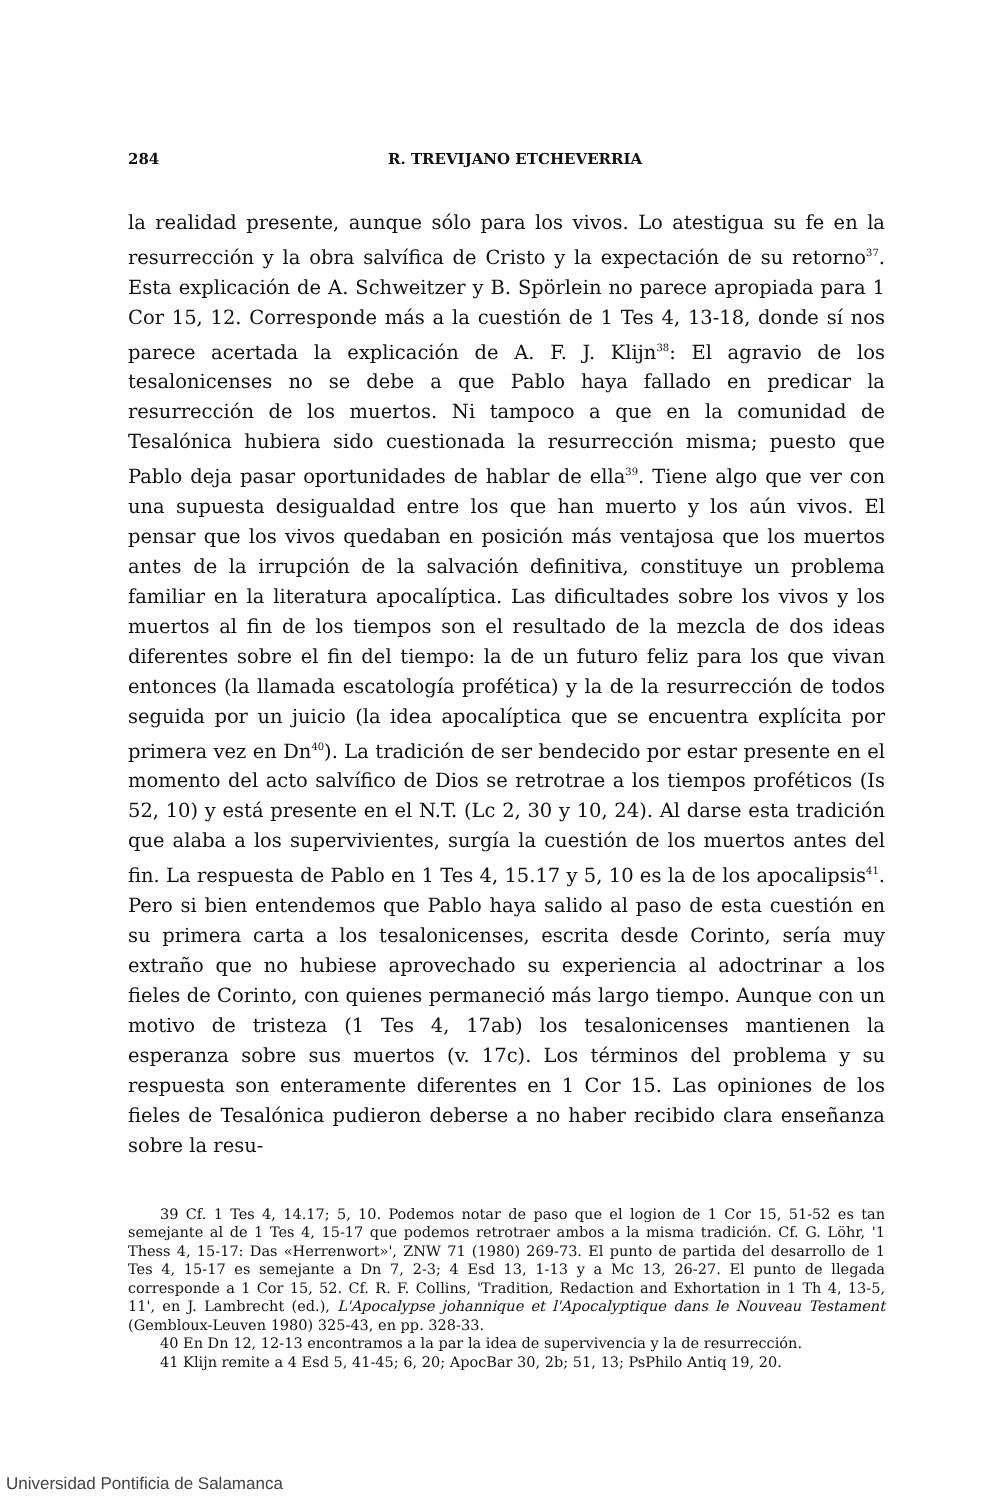284 R. TREVIJANO ETCHEVERRIA
la realidad presente, aunque sólo para los vivos. Lo atestigua su fe en la resurrección y la obra salvífica de Cristo y la expectación de su retorno<sup>37</sup>. Esta explicación de A. Schweitzer y B. Spörlein no parece apropiada para 1 Cor 15, 12. Corresponde más a la cuestión de 1 Tes 4, 13-18, donde sí nos parece acertada la explicación de A. F. J. Klijn<sup>38</sup>: El agravio de los tesalonicenses no se debe a que Pablo haya fallado en predicar la resurrección de los muertos. Ni tampoco a que en la comunidad de Tesalónica hubiera sido cuestionada la resurrección misma; puesto que Pablo deja pasar oportunidades de hablar de ella<sup>39</sup>. Tiene algo que ver con una supuesta desigualdad entre los que han muerto y los aún vivos. El pensar que los vivos quedaban en posición más ventajosa que los muertos antes de la irrupción de la salvación definitiva, constituye un problema familiar en la literatura apocalíptica. Las dificultades sobre los vivos y los muertos al fin de los tiempos son el resultado de la mezcla de dos ideas diferentes sobre el fin del tiempo: la de un futuro feliz para los que vivan entonces (la llamada escatología profética) y la de la resurrección de todos seguida por un juicio (la idea apocalíptica que se encuentra explícita por primera vez en Dn<sup>40</sup>). La tradición de ser bendecido por estar presente en el momento del acto salvífico de Dios se retrotrae a los tiempos proféticos (Is 52, 10) y está presente en el N.T. (Lc 2, 30 y 10, 24). Al darse esta tradición que alaba a los supervivientes, surgía la cuestión de los muertos antes del fin. La respuesta de Pablo en 1 Tes 4, 15.17 y 5, 10 es la de los apocalipsis<sup>41</sup>. Pero si bien entendemos que Pablo haya salido al paso de esta cuestión en su primera carta a los tesalonicenses, escrita desde Corinto, sería muy extraño que no hubiese aprovechado su experiencia al adoctrinar a los fieles de Corinto, con quienes permaneció más largo tiempo. Aunque con un motivo de tristeza (1 Tes 4, 17ab) los tesalonicenses mantienen la esperanza sobre sus muertos (v. 17c). Los términos del problema y su respuesta son enteramente diferentes en 1 Cor 15. Las opiniones de los fieles de Tesalónica pudieron deberse a no haber recibido clara enseñanza sobre la resu-
39 Cf. 1 Tes 4, 14.17; 5, 10. Podemos notar de paso que el logion de 1 Cor 15, 51-52 es tan semejante al de 1 Tes 4, 15-17 que podemos retrotraer ambos a la misma tradición. Cf. G. Löhr, '1 Thess 4, 15-17: Das «Herrenwort»', ZNW 71 (1980) 269-73. El punto de partida del desarrollo de 1 Tes 4, 15-17 es semejante a Dn 7, 2-3; 4 Esd 13, 1-13 y a Mc 13, 26-27. El punto de llegada corresponde a 1 Cor 15, 52. Cf. R. F. Collins, 'Tradition, Redaction and Exhortation in 1 Th 4, 13-5, 11', en J. Lambrecht (ed.), L'Apocalypse johannique et l'Apocalyptique dans le Nouveau Testament (Gembloux-Leuven 1980) 325-43, en pp. 328-33.
40 En Dn 12, 12-13 encontramos a la par la idea de supervivencia y la de resurrección.
41 Klijn remite a 4 Esd 5, 41-45; 6, 20; ApocBar 30, 2b; 51, 13; PsPhilo Antiq 19, 20.
Universidad Pontificia de Salamanca